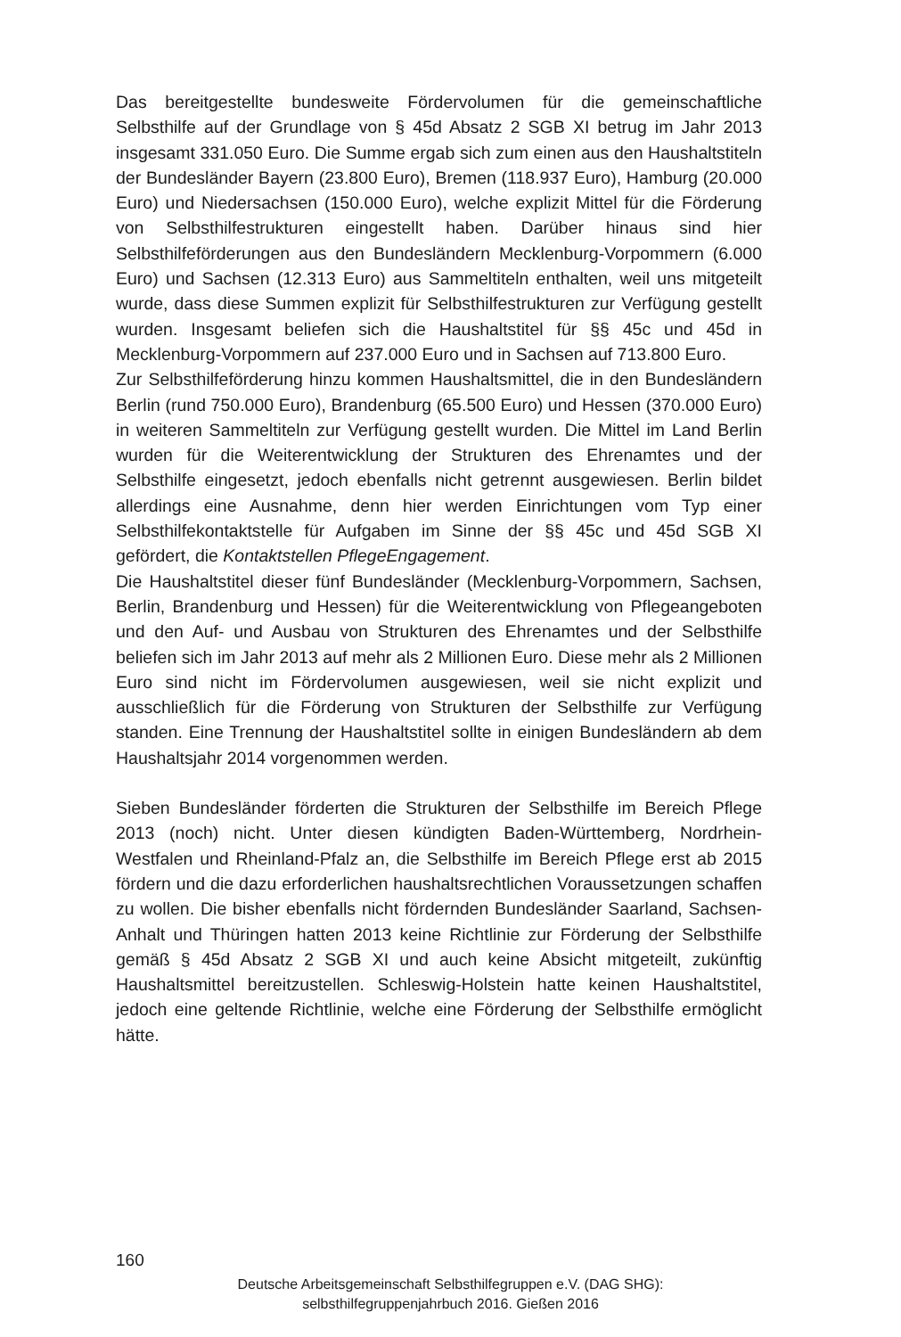Das bereitgestellte bundesweite Fördervolumen für die gemeinschaftliche Selbsthilfe auf der Grundlage von § 45d Absatz 2 SGB XI betrug im Jahr 2013 insgesamt 331.050 Euro. Die Summe ergab sich zum einen aus den Haushalts­titeln der Bundesländer Bayern (23.800 Euro), Bremen (118.937 Euro), Hamburg (20.000 Euro) und Niedersachsen (150.000 Euro), welche explizit Mittel für die Förderung von Selbsthilfestrukturen eingestellt haben. Darüber hinaus sind hier Selbsthilfeförderungen aus den Bundesländern Mecklenburg-Vorpom­mern (6.000 Euro) und Sachsen (12.313 Euro) aus Sammeltiteln enthalten, weil uns mitgeteilt wurde, dass diese Summen explizit für Selbsthilfestrukturen zur Verfügung gestellt wurden. Insgesamt beliefen sich die Haushaltstitel für §§ 45c und 45d in Mecklenburg-Vorpommern auf 237.000 Euro und in Sachsen auf 713.800 Euro.
Zur Selbsthilfeförderung hinzu kommen Haushaltsmittel, die in den Bundes­ländern Berlin (rund 750.000 Euro), Brandenburg (65.500 Euro) und Hessen (370.000 Euro) in weiteren Sammeltiteln zur Verfügung gestellt wurden. Die Mittel im Land Berlin wurden für die Weiterentwicklung der Strukturen des Ehrenamtes und der Selbsthilfe eingesetzt, jedoch ebenfalls nicht getrennt ausgewiesen. Berlin bildet allerdings eine Ausnahme, denn hier werden Ein­richtungen vom Typ einer Selbsthilfekontaktstelle für Aufgaben im Sinne der §§ 45c und 45d SGB XI gefördert, die Kontaktstellen PflegeEngagement.
Die Haushaltstitel dieser fünf Bundesländer (Mecklenburg-Vorpommern, Sachsen, Berlin, Brandenburg und Hessen) für die Weiterentwicklung von Pflegeangeboten und den Auf- und Ausbau von Strukturen des Ehrenamtes und der Selbsthilfe beliefen sich im Jahr 2013 auf mehr als 2 Millionen Euro. Diese mehr als 2 Millionen Euro sind nicht im Fördervolumen ausgewiesen, weil sie nicht explizit und ausschließlich für die Förderung von Strukturen der Selbsthilfe zur Verfügung standen. Eine Trennung der Haushaltstitel sollte in einigen Bundesländern ab dem Haushaltsjahr 2014 vorgenommen werden.
Sieben Bundesländer förderten die Strukturen der Selbsthilfe im Bereich Pflege 2013 (noch) nicht. Unter diesen kündigten Baden-Württemberg, Nord­rhein-Westfalen und Rheinland-Pfalz an, die Selbsthilfe im Bereich Pflege erst ab 2015 fördern und die dazu erforderlichen haushaltsrechtlichen Voraus­setzungen schaffen zu wollen. Die bisher ebenfalls nicht fördernden Bundeslän­der Saarland, Sachsen-Anhalt und Thüringen hatten 2013 keine Richtlinie zur Förderung der Selbsthilfe gemäß § 45d Absatz 2 SGB XI und auch keine Ab­sicht mitgeteilt, zukünftig Haushaltsmittel bereitzustellen. Schleswig-Holstein hatte keinen Haushaltstitel, jedoch eine geltende Richtlinie, welche eine För­derung der Selbsthilfe ermöglicht hätte.
160
Deutsche Arbeitsgemeinschaft Selbsthilfegruppen e.V. (DAG SHG):
selbsthilfegruppenjahrbuch 2016. Gießen 2016